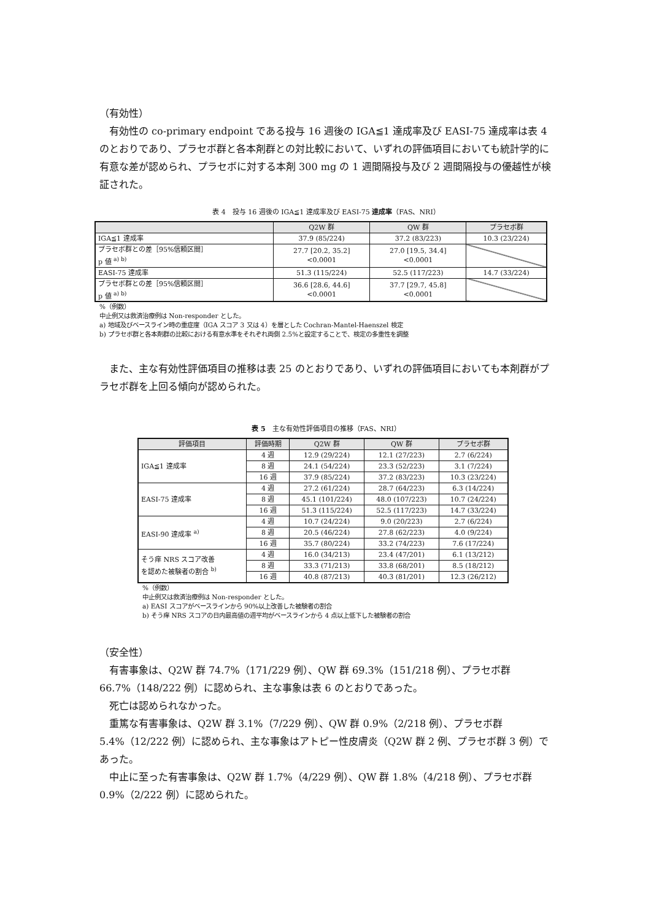（有効性）
有効性の co-primary endpoint である投与 16 週後の IGA≦1 達成率及び EASI-75 達成率は表 4 のとおりであり、プラセボ群と各本剤群との対比較において、いずれの評価項目においても統計学的に有意な差が認められ、プラセボに対する本剤 300 mg の 1 週間隔投与及び 2 週間隔投与の優越性が検証された。
表 4　投与 16 週後の IGA≦1 達成率及び EASI-75 達成率（FAS、NRI）
| | Q2W 群 | QW 群 | プラセボ群 |
| --- | --- | --- | --- |
| IGA≦1 達成率 | 37.9 (85/224) | 37.2 (83/223) | 10.3 (23/224) |
| プラセボ群との差［95%信頼区間］ p 値 <sup>a) b)</sup> | 27.7 [20.2, 35.2] <0.0001 | 27.0 [19.5, 34.4] <0.0001 | |
| EASI-75 達成率 | 51.3 (115/224) | 52.5 (117/223) | 14.7 (33/224) |
| プラセボ群との差［95%信頼区間］ p 値 <sup>a) b)</sup> | 36.6 [28.6, 44.6] <0.0001 | 37.7 [29.7, 45.8] <0.0001 | |
%（例数）
中止例又は救済治療例は Non-responder とした。
a) 地域及びベースライン時の重症度（IGA スコア 3 又は 4）を層とした Cochran-Mantel-Haenszel 検定
b) プラセボ群と各本剤群の比較における有意水準をそれぞれ両側 2.5%と設定することで、検定の多重性を調整
また、主な有効性評価項目の推移は表 25 のとおりであり、いずれの評価項目においても本剤群がプラセボ群を上回る傾向が認められた。
表 5　主な有効性評価項目の推移（FAS、NRI）
| 評価項目 | 評価時期 | Q2W 群 | QW 群 | プラセボ群 |
| --- | --- | --- | --- | --- |
| IGA≦1 達成率 | 4 週 | 12.9 (29/224) | 12.1 (27/223) | 2.7 (6/224) |
| | 8 週 | 24.1 (54/224) | 23.3 (52/223) | 3.1 (7/224) |
| | 16 週 | 37.9 (85/224) | 37.2 (83/223) | 10.3 (23/224) |
| EASI-75 達成率 | 4 週 | 27.2 (61/224) | 28.7 (64/223) | 6.3 (14/224) |
| | 8 週 | 45.1 (101/224) | 48.0 (107/223) | 10.7 (24/224) |
| | 16 週 | 51.3 (115/224) | 52.5 (117/223) | 14.7 (33/224) |
| EASI-90 達成率 <sup>a)</sup> | 4 週 | 10.7 (24/224) | 9.0 (20/223) | 2.7 (6/224) |
| | 8 週 | 20.5 (46/224) | 27.8 (62/223) | 4.0 (9/224) |
| | 16 週 | 35.7 (80/224) | 33.2 (74/223) | 7.6 (17/224) |
| そう痒 NRS スコア改善 を認めた被験者の割合 <sup>b)</sup> | 4 週 | 16.0 (34/213) | 23.4 (47/201) | 6.1 (13/212) |
| | 8 週 | 33.3 (71/213) | 33.8 (68/201) | 8.5 (18/212) |
| | 16 週 | 40.8 (87/213) | 40.3 (81/201) | 12.3 (26/212) |
%（例数）
中止例又は救済治療例は Non-responder とした。
a) EASI スコアがベースラインから 90%以上改善した被験者の割合
b) そう痒 NRS スコアの日内最高値の週平均がベースラインから 4 点以上低下した被験者の割合
（安全性）
有害事象は、Q2W 群 74.7%（171/229 例）、QW 群 69.3%（151/218 例）、プラセボ群 66.7%（148/222 例）に認められ、主な事象は表 6 のとおりであった。
死亡は認められなかった。
重篤な有害事象は、Q2W 群 3.1%（7/229 例）、QW 群 0.9%（2/218 例）、プラセボ群 5.4%（12/222 例）に認められ、主な事象はアトピー性皮膚炎（Q2W 群 2 例、プラセボ群 3 例）であった。
中止に至った有害事象は、Q2W 群 1.7%（4/229 例）、QW 群 1.8%（4/218 例）、プラセボ群 0.9%（2/222 例）に認められた。